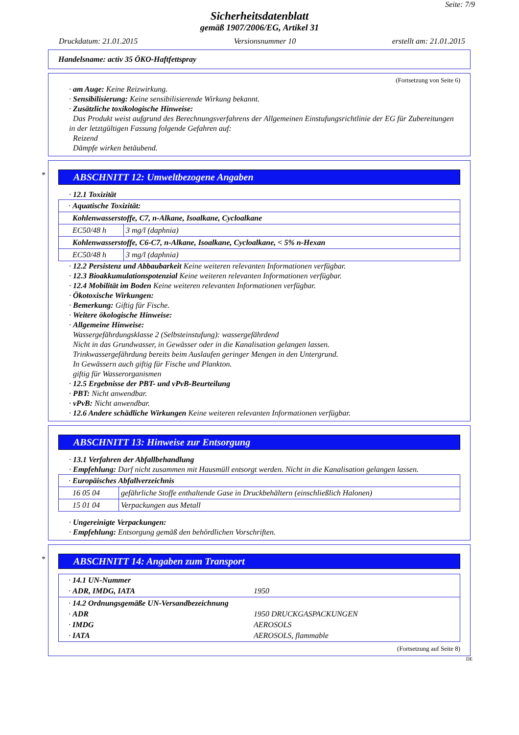Seite: 7/9
Sicherheitsdatenblatt
gemäß 1907/2006/EG, Artikel 31
Druckdatum: 21.01.2015 Versionsnummer 10 erstellt am: 21.01.2015
Handelsname: activ 35 ÖKO-Haftfettspray
(Fortsetzung von Seite 6)
· am Auge: Keine Reizwirkung.
· Sensibilisierung: Keine sensibilisierende Wirkung bekannt.
· Zusätzliche toxikologische Hinweise:
Das Produkt weist aufgrund des Berechnungsverfahrens der Allgemeinen Einstufungsrichtlinie der EG für Zubereitungen in der letztgültigen Fassung folgende Gefahren auf:
Reizend
Dämpfe wirken betäubend.
*
ABSCHNITT 12: Umweltbezogene Angaben
· 12.1 Toxizität
| · Aquatische Toxizität: | |
| Kohlenwasserstoffe, C7, n-Alkane, Isoalkane, Cycloalkane | |
| EC50/48 h | 3 mg/l (daphnia) |
| Kohlenwasserstoffe, C6-C7, n-Alkane, Isoalkane, Cycloalkane, < 5% n-Hexan | |
| EC50/48 h | 3 mg/l (daphnia) |
· 12.2 Persistenz und Abbaubarkeit Keine weiteren relevanten Informationen verfügbar.
· 12.3 Bioakkumulationspotenzial Keine weiteren relevanten Informationen verfügbar.
· 12.4 Mobilität im Boden Keine weiteren relevanten Informationen verfügbar.
· Ökotoxische Wirkungen:
· Bemerkung: Giftig für Fische.
· Weitere ökologische Hinweise:
· Allgemeine Hinweise:
Wassergefährdungsklasse 2 (Selbsteinstufung): wassergefährdend
Nicht in das Grundwasser, in Gewässer oder in die Kanalisation gelangen lassen.
Trinkwassergefährdung bereits beim Auslaufen geringer Mengen in den Untergrund.
In Gewässern auch giftig für Fische und Plankton.
giftig für Wasserorganismen
· 12.5 Ergebnisse der PBT- und vPvB-Beurteilung
· PBT: Nicht anwendbar.
· vPvB: Nicht anwendbar.
· 12.6 Andere schädliche Wirkungen Keine weiteren relevanten Informationen verfügbar.
ABSCHNITT 13: Hinweise zur Entsorgung
· 13.1 Verfahren der Abfallbehandlung
· Empfehlung: Darf nicht zusammen mit Hausmüll entsorgt werden. Nicht in die Kanalisation gelangen lassen.
| · Europäisches Abfallverzeichnis | |
| 16 05 04 | gefährliche Stoffe enthaltende Gase in Druckbehältern (einschließlich Halonen) |
| 15 01 04 | Verpackungen aus Metall |
· Ungereinigte Verpackungen:
· Empfehlung: Entsorgung gemäß den behördlichen Vorschriften.
*
ABSCHNITT 14: Angaben zum Transport
| · 14.1 UN-Nummer · ADR, IMDG, IATA | 1950 |
| · 14.2 Ordnungsgemäße UN-Versandbezeichnung · ADR · IMDG · IATA | 1950 DRUCKGASPACKUNGEN AEROSOLS AEROSOLS, flammable |
(Fortsetzung auf Seite 8)
DE